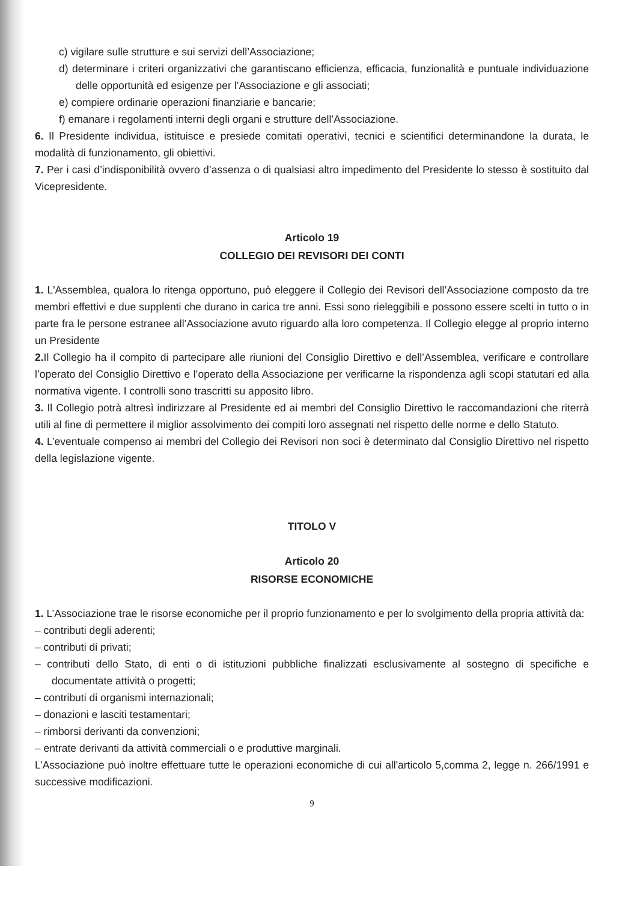c) vigilare sulle strutture e sui servizi dell’Associazione;
d) determinare i criteri organizzativi che garantiscano efficienza, efficacia, funzionalità e puntuale individuazione delle opportunità ed esigenze per l’Associazione e gli associati;
e) compiere ordinarie operazioni finanziarie e bancarie;
f) emanare i regolamenti interni degli organi e strutture dell’Associazione.
6. Il Presidente individua, istituisce e presiede comitati operativi, tecnici e scientifici determinandone la durata, le modalità di funzionamento, gli obiettivi.
7. Per i casi d’indisponibilità ovvero d’assenza o di qualsiasi altro impedimento del Presidente lo stesso è sostituito dal Vicepresidente.
Articolo 19
COLLEGIO DEI REVISORI DEI CONTI
1. L'Assemblea, qualora lo ritenga opportuno, può eleggere il Collegio dei Revisori dell’Associazione composto da tre membri effettivi e due supplenti che durano in carica tre anni. Essi sono rieleggibili e possono essere scelti in tutto o in parte fra le persone estranee all’Associazione avuto riguardo alla loro competenza. Il Collegio elegge al proprio interno un Presidente
2. Il Collegio ha il compito di partecipare alle riunioni del Consiglio Direttivo e dell’Assemblea, verificare e controllare l’operato del Consiglio Direttivo e l’operato della Associazione per verificarne la rispondenza agli scopi statutari ed alla normativa vigente. I controlli sono trascritti su apposito libro.
3. Il Collegio potrà altresì indirizzare al Presidente ed ai membri del Consiglio Direttivo le raccomandazioni che riterrà utili al fine di permettere il miglior assolvimento dei compiti loro assegnati nel rispetto delle norme e dello Statuto.
4. L’eventuale compenso ai membri del Collegio dei Revisori non soci è determinato dal Consiglio Direttivo nel rispetto della legislazione vigente.
TITOLO V
Articolo 20
RISORSE ECONOMICHE
1. L’Associazione trae le risorse economiche per il proprio funzionamento e per lo svolgimento della propria attività da:
– contributi degli aderenti;
– contributi di privati;
– contributi dello Stato, di enti o di istituzioni pubbliche finalizzati esclusivamente al sostegno di specifiche e documentate attività o progetti;
– contributi di organismi internazionali;
– donazioni e lasciti testamentari;
– rimborsi derivanti da convenzioni;
– entrate derivanti da attività commerciali o e produttive marginali.
L’Associazione può inoltre effettuare tutte le operazioni economiche di cui all'articolo 5,comma 2, legge n. 266/1991 e successive modificazioni.
9